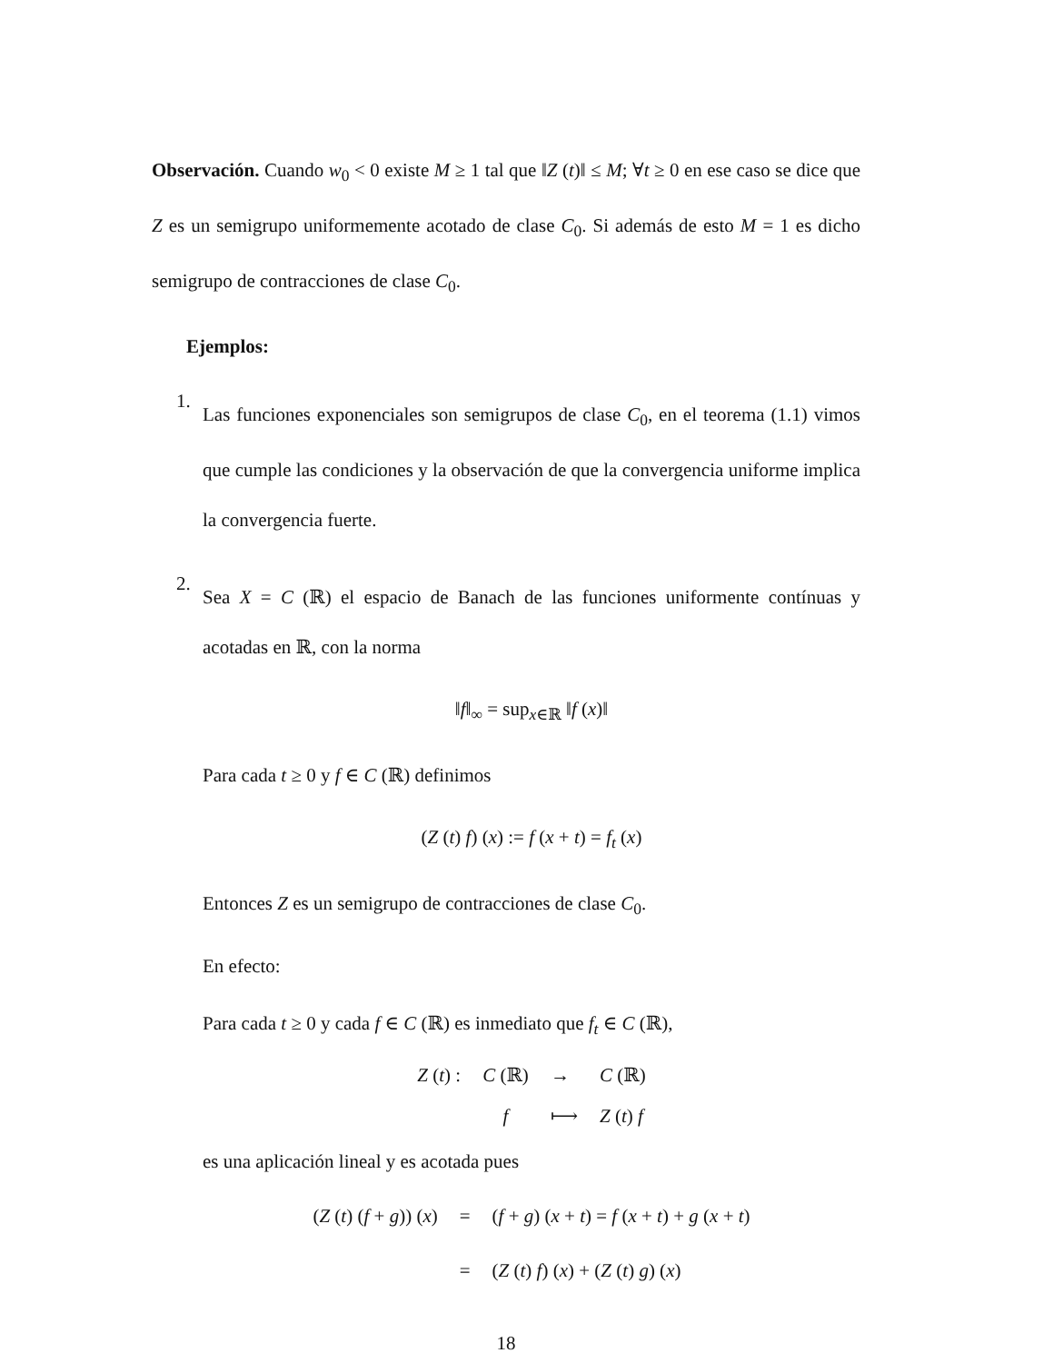Observación. Cuando w<sub>0</sub> < 0 existe M ≥ 1 tal que ‖Z (t)‖ ≤ M; ∀t ≥ 0 en ese caso se dice que Z es un semigrupo uniformemente acotado de clase C<sub>0</sub>. Si además de esto M = 1 es dicho semigrupo de contracciones de clase C<sub>0</sub>.
Ejemplos:
1.
Las funciones exponenciales son semigrupos de clase C<sub>0</sub>, en el teorema (1.1) vimos que cumple las condiciones y la observación de que la convergencia uniforme implica la convergencia fuerte.
2.
Sea X = C (ℝ) el espacio de Banach de las funciones uniformente contínuas y acotadas en ℝ, con la norma
‖f‖<sub>∞</sub> = sup<sub>x∈ℝ</sub> ‖f (x)‖
Para cada t ≥ 0 y f ∈ C (ℝ) definimos
(Z (t) f) (x) := f (x + t) = f<sub>t</sub> (x)
Entonces Z es un semigrupo de contracciones de clase C<sub>0</sub>.
En efecto:
Para cada t ≥ 0 y cada f ∈ C (ℝ) es inmediato que f<sub>t</sub> ∈ C (ℝ),
| Z ( t ) : | C (ℝ) | → | C (ℝ) |
| | f | ⟼ | Z ( t ) f |
es una aplicación lineal y es acotada pues
| ( Z ( t ) ( f + g )) ( x ) | = | ( f + g ) ( x + t ) = f ( x + t ) + g ( x + t ) |
| | = | ( Z ( t ) f ) ( x ) + ( Z ( t ) g ) ( x ) |
18